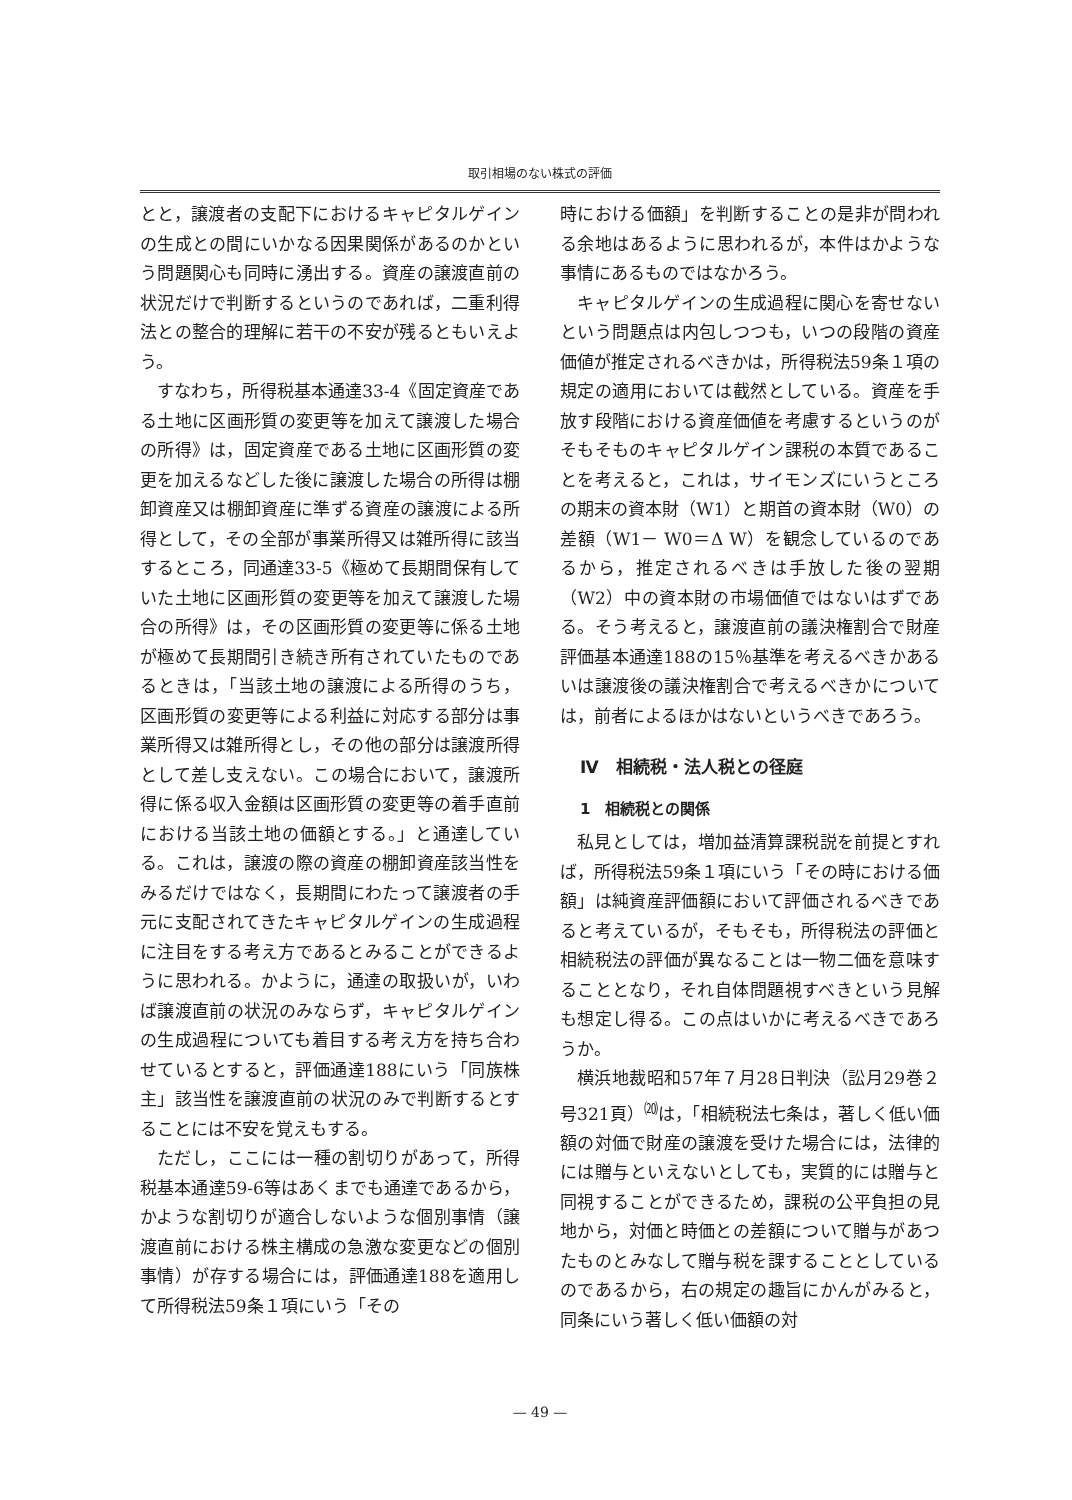取引相場のない株式の評価
とと，譲渡者の支配下におけるキャピタルゲインの生成との間にいかなる因果関係があるのかという問題関心も同時に湧出する。資産の譲渡直前の状況だけで判断するというのであれば，二重利得法との整合的理解に若干の不安が残るともいえよう。
すなわち，所得税基本通達33-4《固定資産である土地に区画形質の変更等を加えて譲渡した場合の所得》は，固定資産である土地に区画形質の変更を加えるなどした後に譲渡した場合の所得は棚卸資産又は棚卸資産に準ずる資産の譲渡による所得として，その全部が事業所得又は雑所得に該当するところ，同通達33-5《極めて長期間保有していた土地に区画形質の変更等を加えて譲渡した場合の所得》は，その区画形質の変更等に係る土地が極めて長期間引き続き所有されていたものであるときは，「当該土地の譲渡による所得のうち，区画形質の変更等による利益に対応する部分は事業所得又は雑所得とし，その他の部分は譲渡所得として差し支えない。この場合において，譲渡所得に係る収入金額は区画形質の変更等の着手直前における当該土地の価額とする。」と通達している。これは，譲渡の際の資産の棚卸資産該当性をみるだけではなく，長期間にわたって譲渡者の手元に支配されてきたキャピタルゲインの生成過程に注目をする考え方であるとみることができるように思われる。かように，通達の取扱いが，いわば譲渡直前の状況のみならず，キャピタルゲインの生成過程についても着目する考え方を持ち合わせているとすると，評価通達188にいう「同族株主」該当性を譲渡直前の状況のみで判断するとすることには不安を覚えもする。
ただし，ここには一種の割切りがあって，所得税基本通達59-6等はあくまでも通達であるから，かような割切りが適合しないような個別事情（譲渡直前における株主構成の急激な変更などの個別事情）が存する場合には，評価通達188を適用して所得税法59条１項にいう「その
時における価額」を判断することの是非が問われる余地はあるように思われるが，本件はかような事情にあるものではなかろう。
キャピタルゲインの生成過程に関心を寄せないという問題点は内包しつつも，いつの段階の資産価値が推定されるべきかは，所得税法59条１項の規定の適用においては截然としている。資産を手放す段階における資産価値を考慮するというのがそもそものキャピタルゲイン課税の本質であることを考えると，これは，サイモンズにいうところの期末の資本財（W1）と期首の資本財（W0）の差額（W1－ W0＝Δ W）を観念しているのであるから，推定されるべきは手放した後の翌期（W2）中の資本財の市場価値ではないはずである。そう考えると，譲渡直前の議決権割合で財産評価基本通達188の15％基準を考えるべきかあるいは譲渡後の議決権割合で考えるべきかについては，前者によるほかはないというべきであろう。
Ⅳ　相続税・法人税との径庭
1　相続税との関係
私見としては，増加益清算課税説を前提とすれば，所得税法59条１項にいう「その時における価額」は純資産評価額において評価されるべきであると考えているが，そもそも，所得税法の評価と相続税法の評価が異なることは一物二価を意味することとなり，それ自体問題視すべきという見解も想定し得る。この点はいかに考えるべきであろうか。
横浜地裁昭和57年７月28日判決（訟月29巻２号321頁）<sup>⒇</sup>は，「相続税法七条は，著しく低い価額の対価で財産の譲渡を受けた場合には，法律的には贈与といえないとしても，実質的には贈与と同視することができるため，課税の公平負担の見地から，対価と時価との差額について贈与があつたものとみなして贈与税を課することとしているのであるから，右の規定の趣旨にかんがみると，同条にいう著しく低い価額の対
— 49 —